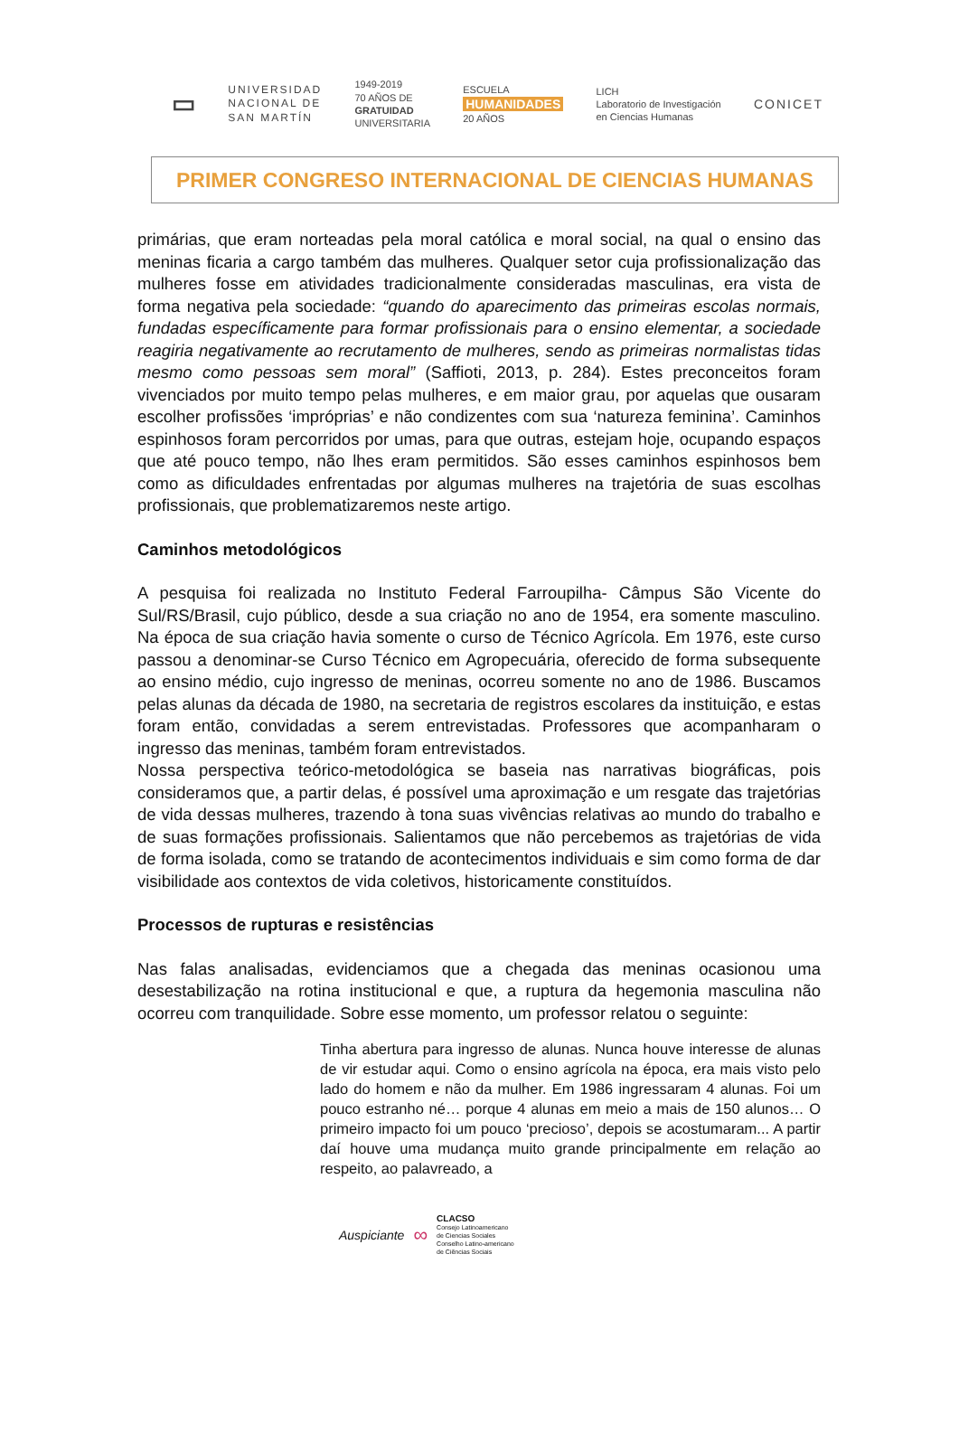▭
UNIVERSIDAD
NACIONAL DE
SAN MARTÍN
1949-2019
70 AÑOS DE
GRATUIDAD
UNIVERSITARIA
ESCUELA
HUMANIDADES
20 AÑOS
LICH
Laboratorio de Investigación
en Ciencias Humanas
CONICET
PRIMER CONGRESO INTERNACIONAL DE CIENCIAS HUMANAS
primárias, que eram norteadas pela moral católica e moral social, na qual o ensino das meninas ficaria a cargo também das mulheres. Qualquer setor cuja profissionalização das mulheres fosse em atividades tradicionalmente consideradas masculinas, era vista de forma negativa pela sociedade: “quando do aparecimento das primeiras escolas normais, fundadas específicamente para formar profissionais para o ensino elementar, a sociedade reagiria negativamente ao recrutamento de mulheres, sendo as primeiras normalistas tidas mesmo como pessoas sem moral” (Saffioti, 2013, p. 284). Estes preconceitos foram vivenciados por muito tempo pelas mulheres, e em maior grau, por aquelas que ousaram escolher profissões ‘impróprias’ e não condizentes com sua ‘natureza feminina’. Caminhos espinhosos foram percorridos por umas, para que outras, estejam hoje, ocupando espaços que até pouco tempo, não lhes eram permitidos. São esses caminhos espinhosos bem como as dificuldades enfrentadas por algumas mulheres na trajetória de suas escolhas profissionais, que problematizaremos neste artigo.
Caminhos metodológicos
A pesquisa foi realizada no Instituto Federal Farroupilha- Câmpus São Vicente do Sul/RS/Brasil, cujo público, desde a sua criação no ano de 1954, era somente masculino. Na época de sua criação havia somente o curso de Técnico Agrícola. Em 1976, este curso passou a denominar-se Curso Técnico em Agropecuária, oferecido de forma subsequente ao ensino médio, cujo ingresso de meninas, ocorreu somente no ano de 1986. Buscamos pelas alunas da década de 1980, na secretaria de registros escolares da instituição, e estas foram então, convidadas a serem entrevistadas. Professores que acompanharam o ingresso das meninas, também foram entrevistados.
Nossa perspectiva teórico-metodológica se baseia nas narrativas biográficas, pois consideramos que, a partir delas, é possível uma aproximação e um resgate das trajetórias de vida dessas mulheres, trazendo à tona suas vivências relativas ao mundo do trabalho e de suas formações profissionais. Salientamos que não percebemos as trajetórias de vida de forma isolada, como se tratando de acontecimentos individuais e sim como forma de dar visibilidade aos contextos de vida coletivos, historicamente constituídos.
Processos de rupturas e resistências
Nas falas analisadas, evidenciamos que a chegada das meninas ocasionou uma desestabilização na rotina institucional e que, a ruptura da hegemonia masculina não ocorreu com tranquilidade. Sobre esse momento, um professor relatou o seguinte:
Tinha abertura para ingresso de alunas. Nunca houve interesse de alunas de vir estudar aqui. Como o ensino agrícola na época, era mais visto pelo lado do homem e não da mulher. Em 1986 ingressaram 4 alunas. Foi um pouco estranho né… porque 4 alunas em meio a mais de 150 alunos… O primeiro impacto foi um pouco ‘precioso’, depois se acostumaram... A partir daí houve uma mudança muito grande principalmente em relação ao respeito, ao palavreado, a
Auspiciante ∞
CLACSO
Consejo Latinoamericano
de Ciencias Sociales
Conselho Latino-americano
de Ciências Sociais